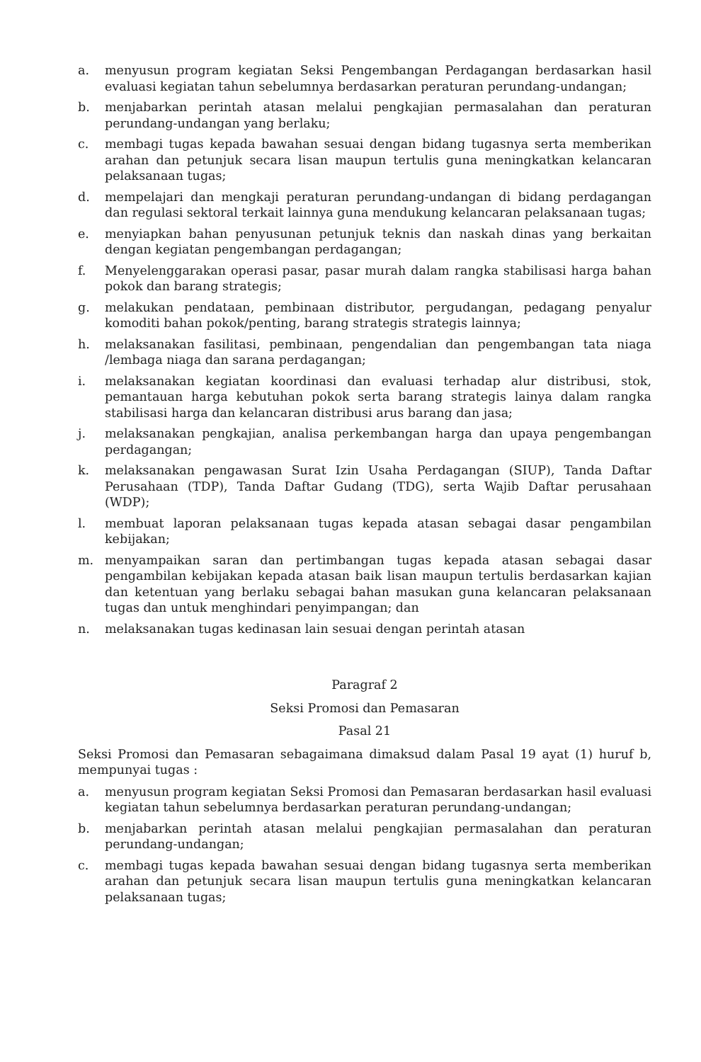a. menyusun program kegiatan Seksi Pengembangan Perdagangan berdasarkan hasil evaluasi kegiatan tahun sebelumnya berdasarkan peraturan perundang-undangan;
b. menjabarkan perintah atasan melalui pengkajian permasalahan dan peraturan perundang-undangan yang berlaku;
c. membagi tugas kepada bawahan sesuai dengan bidang tugasnya serta memberikan arahan dan petunjuk secara lisan maupun tertulis guna meningkatkan kelancaran pelaksanaan tugas;
d. mempelajari dan mengkaji peraturan perundang-undangan di bidang perdagangan dan regulasi sektoral terkait lainnya guna mendukung kelancaran pelaksanaan tugas;
e. menyiapkan bahan penyusunan petunjuk teknis dan naskah dinas yang berkaitan dengan kegiatan pengembangan perdagangan;
f. Menyelenggarakan operasi pasar, pasar murah dalam rangka stabilisasi harga bahan pokok dan barang strategis;
g. melakukan pendataan, pembinaan distributor, pergudangan, pedagang penyalur komoditi bahan pokok/penting, barang strategis strategis lainnya;
h. melaksanakan fasilitasi, pembinaan, pengendalian dan pengembangan tata niaga /lembaga niaga dan sarana perdagangan;
i. melaksanakan kegiatan koordinasi dan evaluasi terhadap alur distribusi, stok, pemantauan harga kebutuhan pokok serta barang strategis lainya dalam rangka stabilisasi harga dan kelancaran distribusi arus barang dan jasa;
j. melaksanakan pengkajian, analisa perkembangan harga dan upaya pengembangan perdagangan;
k. melaksanakan pengawasan Surat Izin Usaha Perdagangan (SIUP), Tanda Daftar Perusahaan (TDP), Tanda Daftar Gudang (TDG), serta Wajib Daftar perusahaan (WDP);
l. membuat laporan pelaksanaan tugas kepada atasan sebagai dasar pengambilan kebijakan;
m. menyampaikan saran dan pertimbangan tugas kepada atasan sebagai dasar pengambilan kebijakan kepada atasan baik lisan maupun tertulis berdasarkan kajian dan ketentuan yang berlaku sebagai bahan masukan guna kelancaran pelaksanaan tugas dan untuk menghindari penyimpangan; dan
n. melaksanakan tugas kedinasan lain sesuai dengan perintah atasan
Paragraf 2
Seksi Promosi dan Pemasaran
Pasal 21
Seksi Promosi dan Pemasaran sebagaimana dimaksud dalam Pasal 19 ayat (1) huruf b, mempunyai tugas :
a. menyusun program kegiatan Seksi Promosi dan Pemasaran berdasarkan hasil evaluasi kegiatan tahun sebelumnya berdasarkan peraturan perundang-undangan;
b. menjabarkan perintah atasan melalui pengkajian permasalahan dan peraturan perundang-undangan;
c. membagi tugas kepada bawahan sesuai dengan bidang tugasnya serta memberikan arahan dan petunjuk secara lisan maupun tertulis guna meningkatkan kelancaran pelaksanaan tugas;